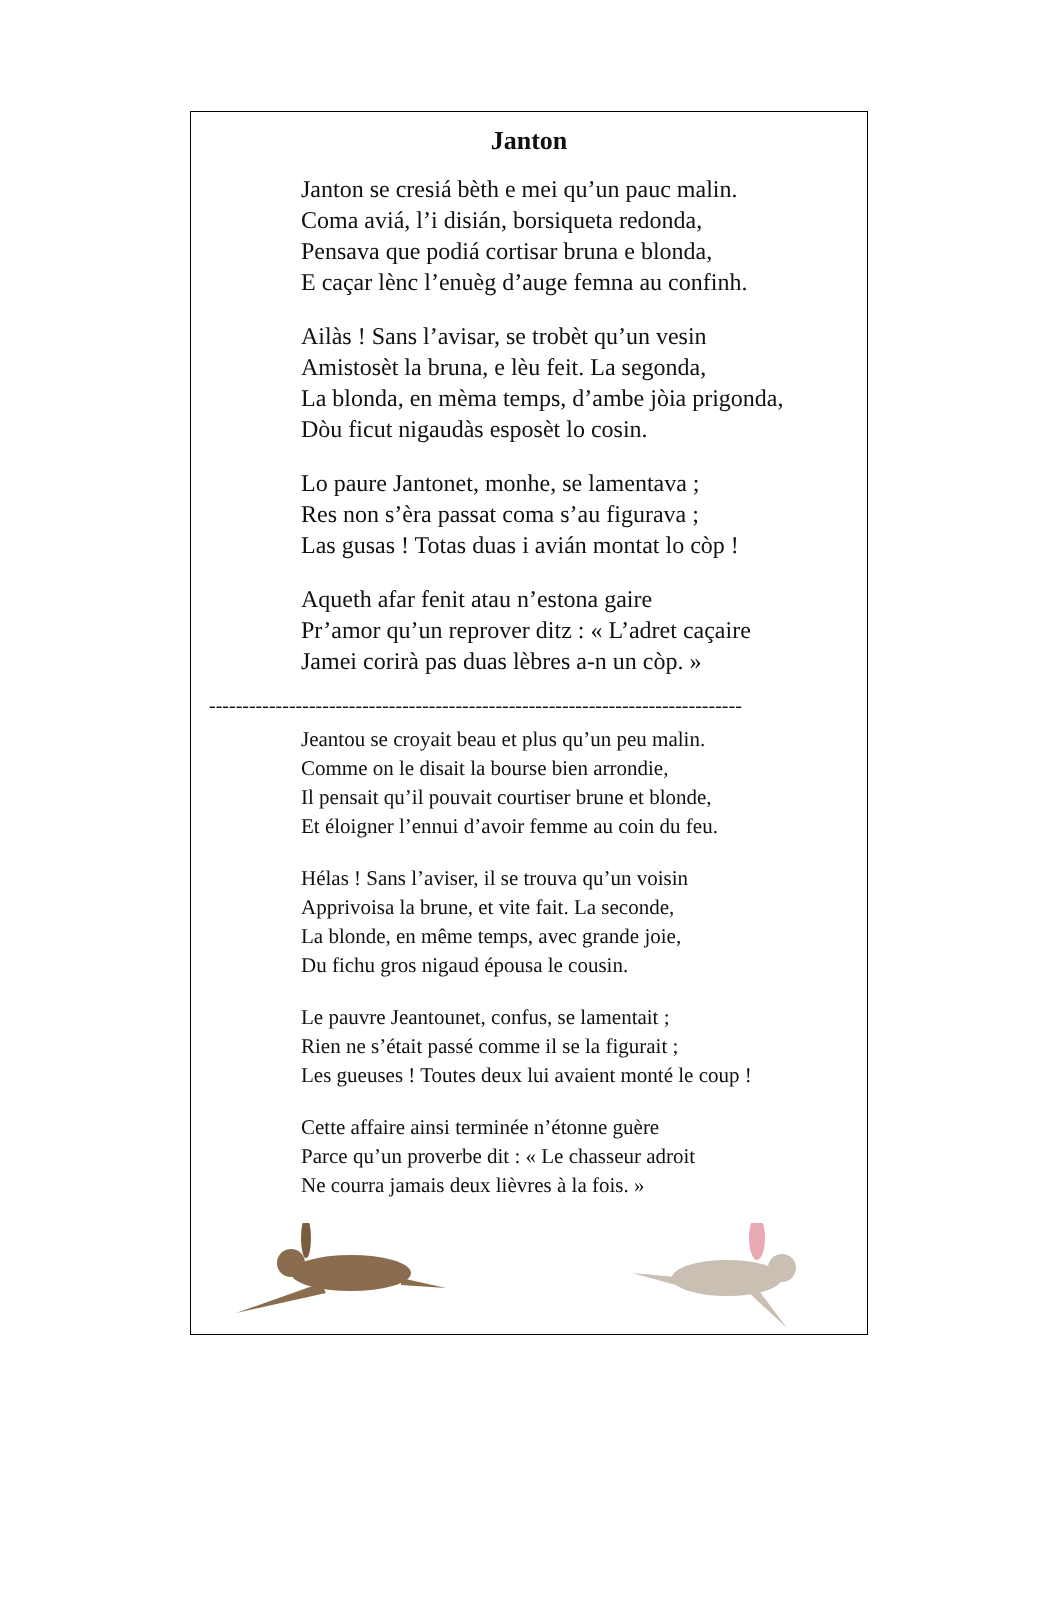Janton
Janton se cresiá bèth e mei qu’un pauc malin.
Coma aviá, l’i disián, borsiqueta redonda,
Pensava que podiá cortisar bruna e blonda,
E caçar lènc l’enuèg d’auge femna au confinh.
Ailàs ! Sans l’avisar, se trobèt qu’un vesin
Amistosèt la bruna, e lèu feit. La segonda,
La blonda, en mèma temps, d’ambe jòia prigonda,
Dòu ficut nigaudàs esposèt lo cosin.
Lo paure Jantonet, monhe, se lamentava ;
Res non s’èra passat coma s’au figurava ;
Las gusas ! Totas duas i avián montat lo còp !
Aqueth afar fenit atau n’estona gaire
Pr’amor qu’un reprover ditz : « L’adret caçaire
Jamei corirà pas duas lèbres a-n un còp. »
--------------------------------------------------------------------------------
Jeantou se croyait beau et plus qu’un peu malin.
Comme on le disait la bourse bien arrondie,
Il pensait qu’il pouvait courtiser brune et blonde,
Et éloigner l’ennui d’avoir femme au coin du feu.
Hélas ! Sans l’aviser, il se trouva qu’un voisin
Apprivoisa la brune, et vite fait. La seconde,
La blonde, en même temps, avec grande joie,
Du fichu gros nigaud épousa le cousin.
Le pauvre Jeantounet, confus, se lamentait ;
Rien ne s’était passé comme il se la figurait ;
Les gueuses ! Toutes deux lui avaient monté le coup !
Cette affaire ainsi terminée n’étonne guère
Parce qu’un proverbe dit : « Le chasseur adroit
Ne courra jamais deux lièvres à la fois. »